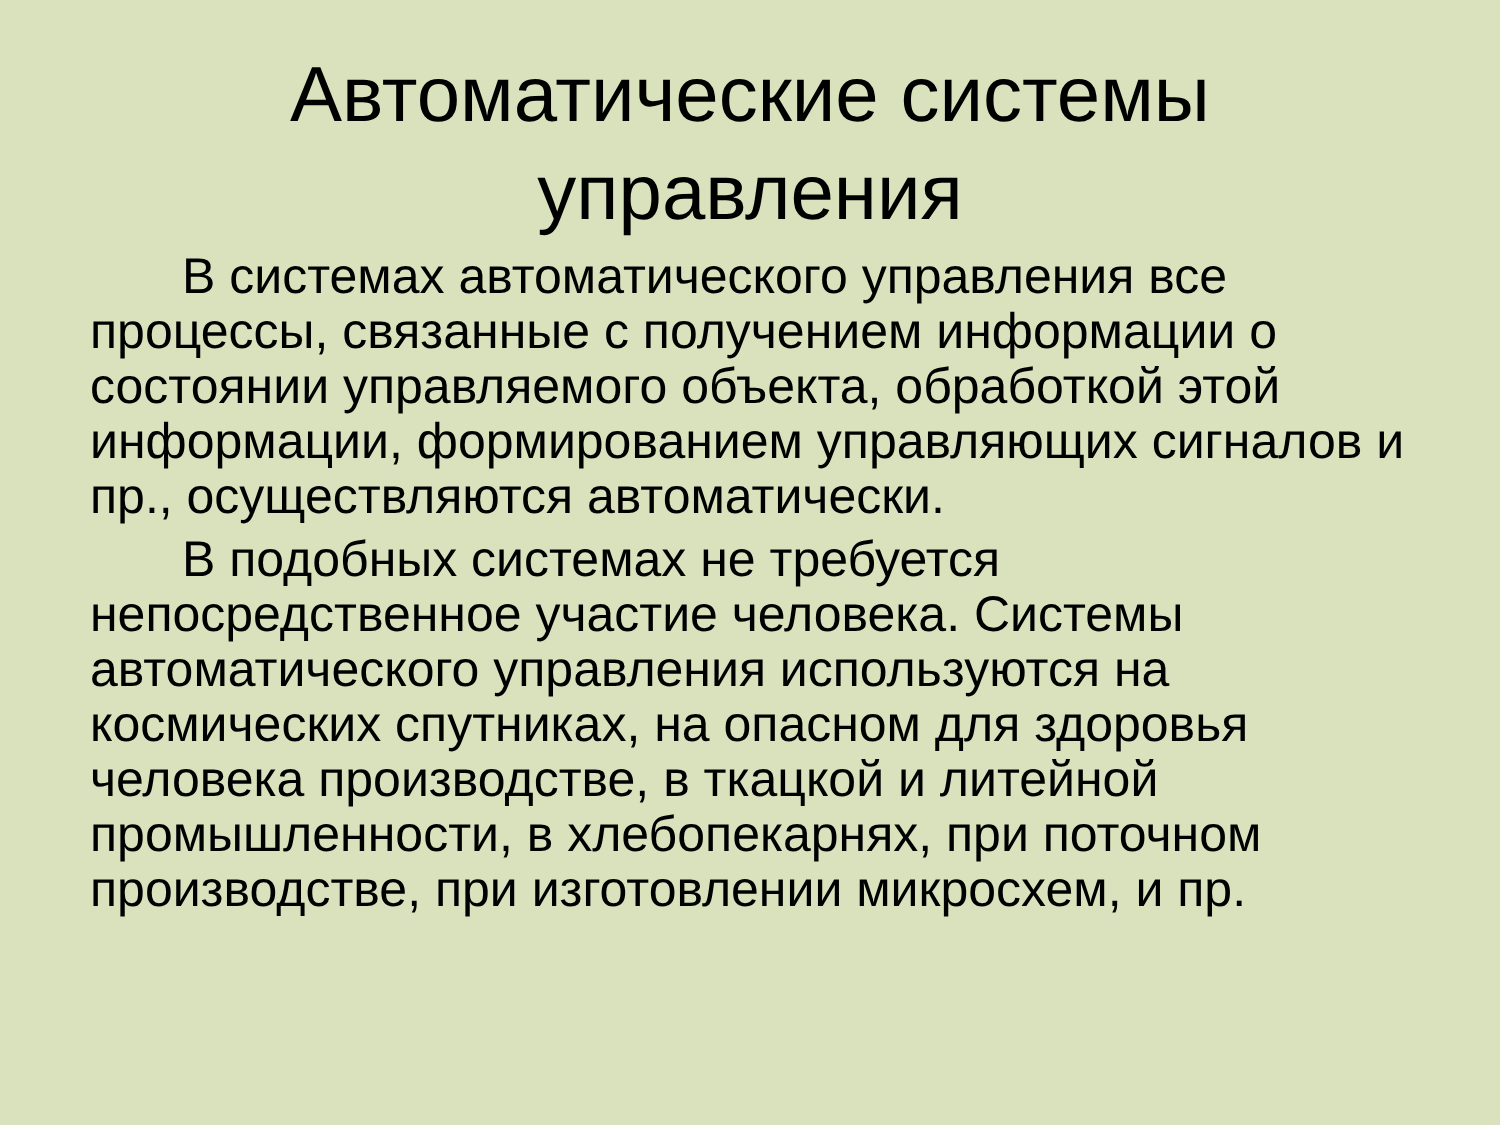Автоматические системы
управления
В системах автоматического управления все процессы, связанные с получением информации о состоянии управляемого объекта, обработкой этой информации, формированием управляющих сигналов и пр., осуществляются автоматически.
В подобных системах не требуется непосредственное участие человека. Системы автоматического управления используются на космических спутниках, на опасном для здоровья человека производстве, в ткацкой и литейной промышленности, в хлебопекарнях, при поточном производстве, при изготовлении микросхем, и пр.